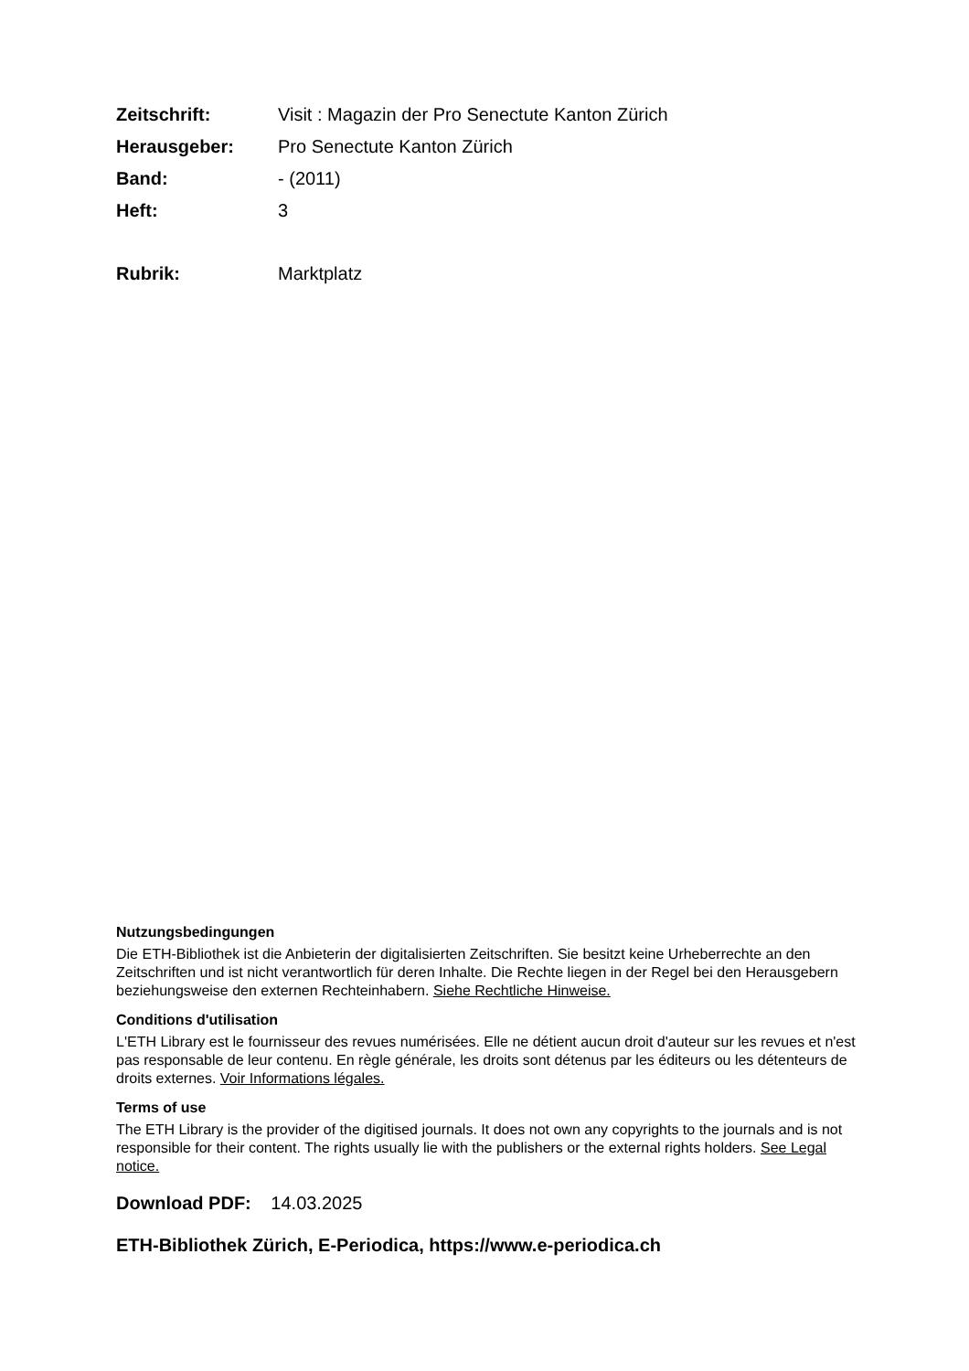Zeitschrift: Visit : Magazin der Pro Senectute Kanton Zürich
Herausgeber: Pro Senectute Kanton Zürich
Band: - (2011)
Heft: 3
Rubrik: Marktplatz
Nutzungsbedingungen
Die ETH-Bibliothek ist die Anbieterin der digitalisierten Zeitschriften. Sie besitzt keine Urheberrechte an den Zeitschriften und ist nicht verantwortlich für deren Inhalte. Die Rechte liegen in der Regel bei den Herausgebern beziehungsweise den externen Rechteinhabern. Siehe Rechtliche Hinweise.
Conditions d'utilisation
L'ETH Library est le fournisseur des revues numérisées. Elle ne détient aucun droit d'auteur sur les revues et n'est pas responsable de leur contenu. En règle générale, les droits sont détenus par les éditeurs ou les détenteurs de droits externes. Voir Informations légales.
Terms of use
The ETH Library is the provider of the digitised journals. It does not own any copyrights to the journals and is not responsible for their content. The rights usually lie with the publishers or the external rights holders. See Legal notice.
Download PDF: 14.03.2025
ETH-Bibliothek Zürich, E-Periodica, https://www.e-periodica.ch